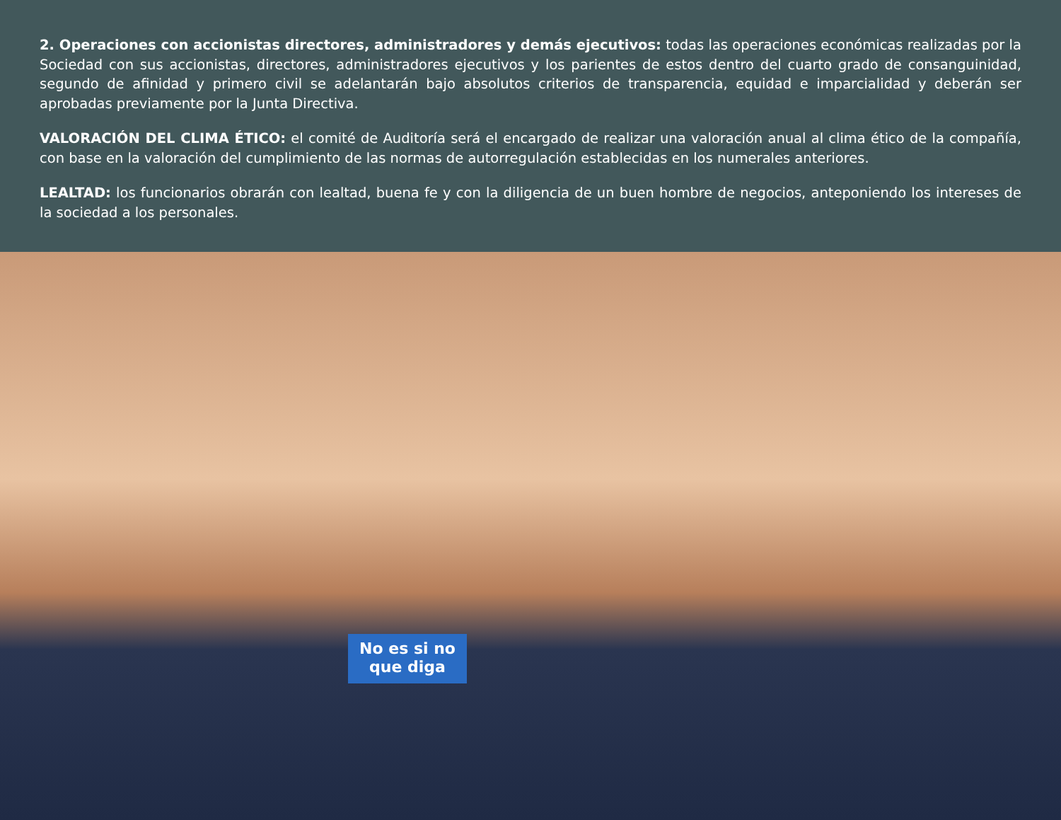2. Operaciones con accionistas directores, administradores y demás ejecutivos: todas las operaciones económicas realizadas por la Sociedad con sus accionistas, directores, administradores ejecutivos y los parientes de estos dentro del cuarto grado de consanguinidad, segundo de afinidad y primero civil se adelantarán bajo absolutos criterios de transparencia, equidad e imparcialidad y deberán ser aprobadas previamente por la Junta Directiva.
VALORACIÓN DEL CLIMA ÉTICO: el comité de Auditoría será el encargado de realizar una valoración anual al clima ético de la compañía, con base en la valoración del cumplimiento de las normas de autorregulación establecidas en los numerales anteriores.
LEALTAD: los funcionarios obrarán con lealtad, buena fe y con la diligencia de un buen hombre de negocios, anteponiendo los intereses de la sociedad a los personales.
No es si no que diga